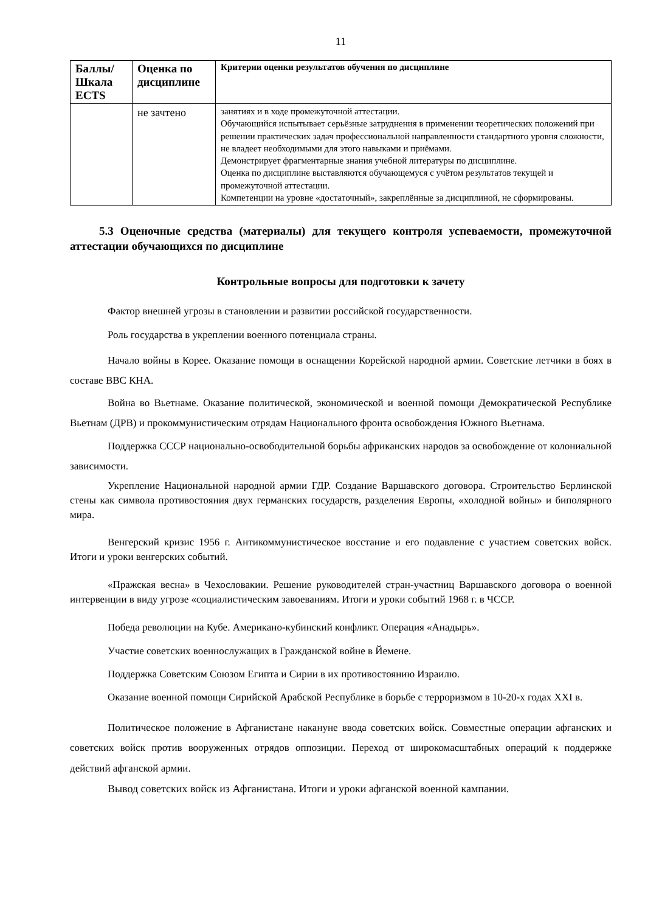11
| Баллы/ Шкала ECTS | Оценка по дисциплине | Критерии оценки результатов обучения по дисциплине |
| --- | --- | --- |
| | не зачтено | занятиях и в ходе промежуточной аттестации. Обучающийся испытывает серьёзные затруднения в применении теоретических положений при решении практических задач профессиональной направленности стандартного уровня сложности, не владеет необходимыми для этого навыками и приёмами. Демонстрирует фрагментарные знания учебной литературы по дисциплине. Оценка по дисциплине выставляются обучающемуся с учётом результатов текущей и промежуточной аттестации. Компетенции на уровне «достаточный», закреплённые за дисциплиной, не сформированы. |
5.3 Оценочные средства (материалы) для текущего контроля успеваемости, промежуточной аттестации обучающихся по дисциплине
Контрольные вопросы для подготовки к зачету
Фактор внешней угрозы в становлении и развитии российской государственности.
Роль государства в укреплении военного потенциала страны.
Начало войны в Корее. Оказание помощи в оснащении Корейской народной армии. Советские летчики в боях в составе ВВС КНА.
Война во Вьетнаме. Оказание политической, экономической и военной помощи Демократической Республике Вьетнам (ДРВ) и прокоммунистическим отрядам Национального фронта освобождения Южного Вьетнама.
Поддержка СССР национально-освободительной борьбы африканских народов за освобождение от колониальной зависимости.
Укрепление Национальной народной армии ГДР. Создание Варшавского договора. Строительство Берлинской стены как символа противостояния двух германских государств, разделения Европы, «холодной войны» и биполярного мира.
Венгерский кризис 1956 г. Антикоммунистическое восстание и его подавление с участием советских войск. Итоги и уроки венгерских событий.
«Пражская весна» в Чехословакии. Решение руководителей стран-участниц Варшавского договора о военной интервенции в виду угрозе «социалистическим завоеваниям. Итоги и уроки событий 1968 г. в ЧССР.
Победа революции на Кубе. Американо-кубинский конфликт. Операция «Анадырь».
Участие советских военнослужащих в Гражданской войне в Йемене.
Поддержка Советским Союзом Египта и Сирии в их противостоянию Израилю.
Оказание военной помощи Сирийской Арабской Республике в борьбе с терроризмом в 10-20-х годах XXI в.
Политическое положение в Афганистане накануне ввода советских войск. Совместные операции афганских и советских войск против вооруженных отрядов оппозиции. Переход от широкомасштабных операций к поддержке действий афганской армии.
Вывод советских войск из Афганистана. Итоги и уроки афганской военной кампании.